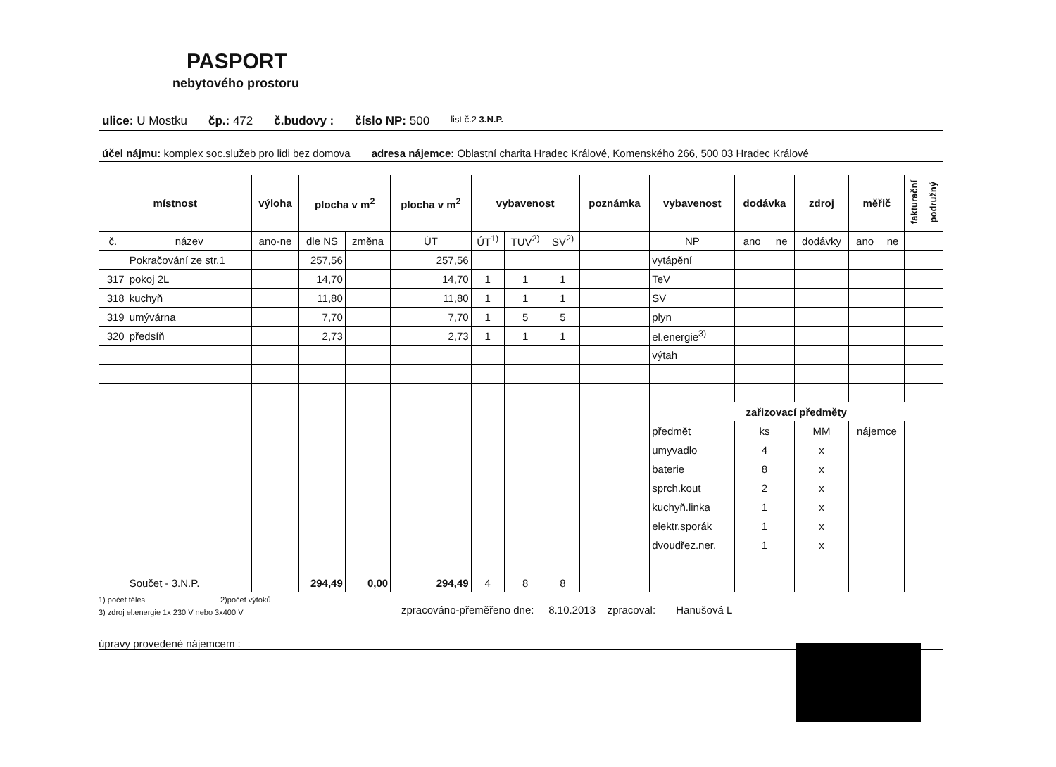PASPORT
nebytového prostoru
ulice: U Mostku čp.: 472 č.budovy : číslo NP: 500 list č.2 3.N.P.
účel nájmu: komplex soc.služeb pro lidi bez domova adresa nájemce: Oblastní charita Hradec Králové, Komenského 266, 500 03 Hradec Králové
| místnost | | výloha | plocha v m<sup>2</sup> | | plocha v m<sup>2</sup> | vybavenost | | | poznámka | vybavenost | dodávka | | zdroj | měřič | | fakturační | podružný |
| --- | --- | --- | --- | --- | --- | --- | --- | --- | --- | --- | --- | --- | --- | --- | --- | --- | --- |
| č. | název | ano-ne | dle NS | změna | ÚT | ÚT<sup>1)</sup> | TUV<sup>2)</sup> | SV<sup>2)</sup> | | NP | ano | ne | dodávky | ano | ne | | |
| | Pokračování ze str.1 | | 257,56 | | 257,56 | | | | | vytápění | | | | | | | |
| 317 | pokoj 2L | | 14,70 | | 14,70 | 1 | 1 | 1 | | TeV | | | | | | | |
| 318 | kuchyň | | 11,80 | | 11,80 | 1 | 1 | 1 | | SV | | | | | | | |
| 319 | umývárna | | 7,70 | | 7,70 | 1 | 5 | 5 | | plyn | | | | | | | |
| 320 | předsíň | | 2,73 | | 2,73 | 1 | 1 | 1 | | el.energie<sup>3)</sup> | | | | | | | |
| | | | | | | | | | | výtah | | | | | | | |
| | | | | | | | | | | zařizovací předměty | | | | | | | |
| | | | | | | | | | | předmět | ks | | MM | nájemce | | | |
| | | | | | | | | | | umyvadlo | 4 | | x | | | | |
| | | | | | | | | | | baterie | 8 | | x | | | | |
| | | | | | | | | | | sprch.kout | 2 | | x | | | | |
| | | | | | | | | | | kuchyň.linka | 1 | | x | | | | |
| | | | | | | | | | | elektr.sporák | 1 | | x | | | | |
| | | | | | | | | | | dvoudřez.ner. | 1 | | x | | | | |
| | Součet - 3.N.P. | | 294,49 | 0,00 | 294,49 | 4 | 8 | 8 | | | | | | | | | |
1) počet těles 2)počet výtoků
3) zdroj el.energie 1x 230 V nebo 3x400 V zpracováno-přeměřeno dne: 8.10.2013 zpracoval: Hanušová L
úpravy provedené nájemcem :